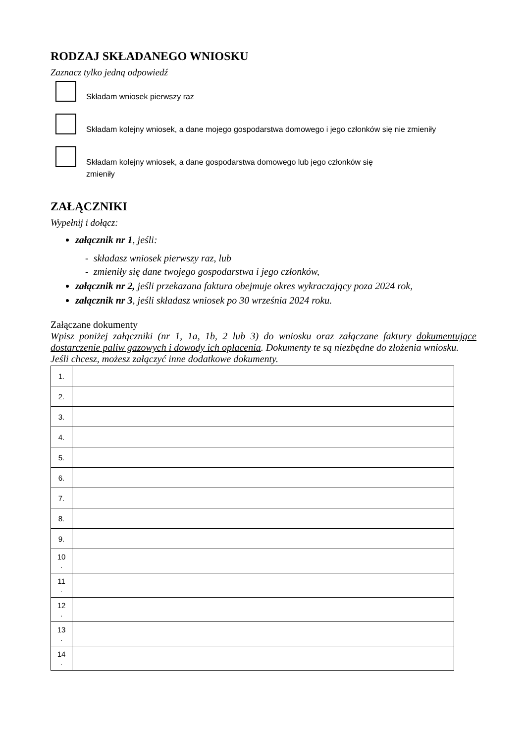RODZAJ SKŁADANEGO WNIOSKU
Zaznacz tylko jedną odpowiedź
Składam wniosek pierwszy raz
Składam kolejny wniosek, a dane mojego gospodarstwa domowego i jego członków się nie zmieniły
Składam kolejny wniosek, a dane gospodarstwa domowego lub jego członków się zmieniły
ZAŁĄCZNIKI
Wypełnij i dołącz:
załącznik nr 1, jeśli:
- składasz wniosek pierwszy raz, lub
- zmieniły się dane twojego gospodarstwa i jego członków,
załącznik nr 2, jeśli przekazana faktura obejmuje okres wykraczający poza 2024 rok,
załącznik nr 3, jeśli składasz wniosek po 30 września 2024 roku.
Załączane dokumenty
Wpisz poniżej załączniki (nr 1, 1a, 1b, 2 lub 3) do wniosku oraz załączane faktury dokumentujące dostarczenie paliw gazowych i dowody ich opłacenia. Dokumenty te są niezbędne do złożenia wniosku.
Jeśli chcesz, możesz załączyć inne dodatkowe dokumenty.
| 1. | |
| 2. | |
| 3. | |
| 4. | |
| 5. | |
| 6. | |
| 7. | |
| 8. | |
| 9. | |
| 10 . | |
| 11 . | |
| 12 . | |
| 13 . | |
| 14 . | |